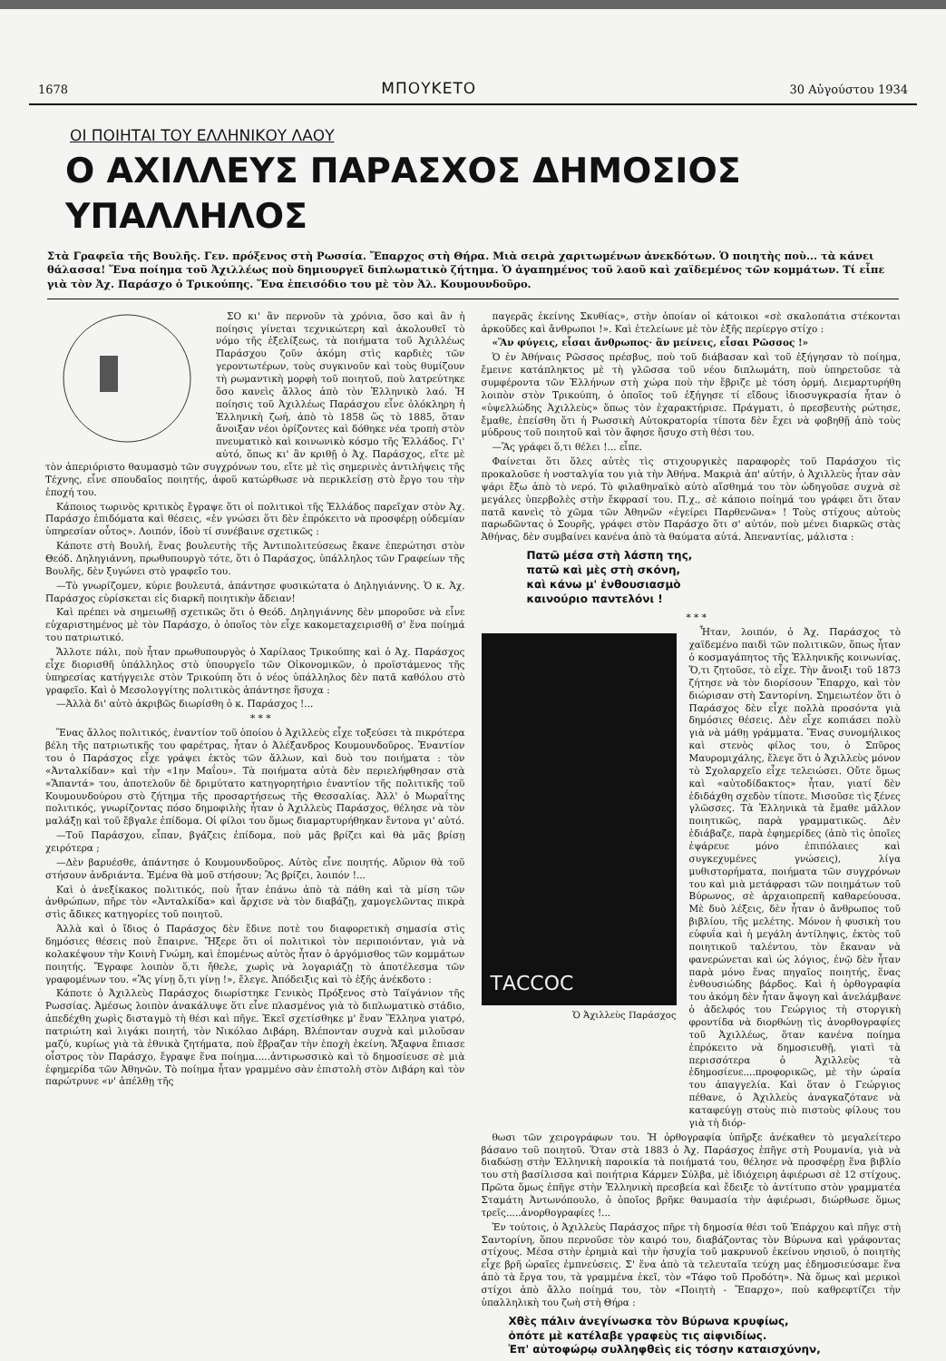1678 ΜΠΟΥΚΕΤΟ 30 Αὐγούστου 1934
ΟΙ ΠΟΙΗΤΑΙ ΤΟΥ ΕΛΛΗΝΙΚΟΥ ΛΑΟΥ
Ο ΑΧΙΛΛΕΥΣ ΠΑΡΑΣΧΟΣ ΔΗΜΟΣΙΟΣ ΥΠΑΛΛΗΛΟΣ
Στὰ Γραφεῖα τῆς Βουλῆς. Γεν. πρόξενος στὴ Ρωσσία. Ἔπαρχος στὴ Θήρα. Μιὰ σειρὰ χαριτωμένων ἀνεκδότων. Ὁ ποιητὴς ποὺ... τὰ κάνει θάλασσα! Ἕνα ποίημα τοῦ Ἀχιλλέως ποὺ δημιουργεῖ διπλωματικὸ ζήτημα. Ὁ ἀγαπημένος τοῦ λαοῦ καὶ χαϊδεμένος τῶν κομμάτων. Τί εἶπε γιὰ τὸν Ἀχ. Παράσχο ὁ Τρικούπης. Ἕνα ἐπεισόδιο του μὲ τὸν Ἀλ. Κουμουνδοῦρο.
ΣΟ κι' ἂν περνοῦν τὰ χρόνια, ὅσο καὶ ἂν ἡ ποίησις γίνεται τεχνικώτερη καὶ ἀκολουθεῖ τὸ νόμο τῆς ἐξελίξεως, τὰ ποιήματα τοῦ Ἀχιλλέως Παράσχου ζοῦν ἀκόμη στὶς καρδιὲς τῶν γεροντωτέρων, τοὺς συγκινοῦν καὶ τοὺς θυμίζουν τὴ ρωμαντικὴ μορφὴ τοῦ ποιητοῦ, ποὺ λατρεύτηκε ὅσο κανεὶς ἄλλος ἀπὸ τὸν Ἑλληνικὸ λαό. Ἡ ποίησις τοῦ Ἀχιλλέως Παράσχου εἶνε ὁλόκληρη ἡ Ἑλληνικὴ ζωή, ἀπὸ τὸ 1858 ὥς τὸ 1885, ὅταν ἄνοιξαν νέοι ὁρίζοντες καὶ δόθηκε νέα τροπὴ στὸν πνευματικὸ καὶ κοινωνικὸ κόσμο τῆς Ἑλλάδος. Γι' αὐτό, ὅπως κι' ἂν κριθῇ ὁ Ἀχ. Παράσχος, εἴτε μὲ τὸν ἀπεριόριστο θαυμασμὸ τῶν συγχρόνων του, εἴτε μὲ τὶς σημερινὲς ἀντιλήψεις τῆς Τέχνης, εἶνε σπουδαῖος ποιητής, ἀφοῦ κατώρθωσε νὰ περικλείσῃ στὸ ἔργο του τὴν ἐποχή του.
Κάποιος τωρινὸς κριτικὸς ἔγραψε ὅτι οἱ πολιτικοὶ τῆς Ἑλλάδος παρεῖχαν στὸν Ἀχ. Παράσχο ἐπιδόματα καὶ θέσεις, «ἐν γνώσει ὅτι δὲν ἐπρόκειτο νὰ προσφέρῃ οὐδεμίαν ὑπηρεσίαν οὗτος». Λοιπόν, ἰδοὺ τί συνέβαινε σχετικῶς :
Κάποτε στὴ Βουλή, ἕνας βουλευτὴς τῆς Ἀντιπολιτεύσεως ἔκανε ἐπερώτησι στὸν Θεόδ. Δηληγιάννη, πρωθυπουργὸ τότε, ὅτι ὁ Παράσχος, ὑπάλληλος τῶν Γραφείων τῆς Βουλῆς, δὲν ξυγώνει στὸ γραφεῖο του.
—Τὸ γνωρίζομεν, κύριε βουλευτά, ἀπάντησε φυσικώτατα ὁ Δηληγιάννης. Ὁ κ. Ἀχ. Παράσχος εὑρίσκεται εἰς διαρκῆ ποιητικὴν ἄδειαν!
Καὶ πρέπει νὰ σημειωθῇ σχετικῶς ὅτι ὁ Θεόδ. Δηληγιάννης δὲν μποροῦσε νὰ εἶνε εὐχαριστημένος μὲ τὸν Παράσχο, ὁ ὁποῖος τὸν εἶχε κακομεταχειρισθῆ σ' ἕνα ποίημά του πατριωτικό.
Ἄλλοτε πάλι, ποὺ ἦταν πρωθυπουργὸς ὁ Χαρίλαος Τρικούπης καὶ ὁ Ἀχ. Παράσχος εἶχε διορισθῆ ὑπάλληλος στὸ ὑπουργεῖο τῶν Οἰκονομικῶν, ὁ προϊστάμενος τῆς ὑπηρεσίας κατήγγειλε στὸν Τρικούπη ὅτι ὁ νέος ὑπάλληλος δὲν πατᾶ καθόλου στὸ γραφεῖο. Καὶ ὁ Μεσολογγίτης πολιτικὸς ἀπάντησε ἥσυχα :
—Ἀλλὰ δι' αὐτὸ ἀκριβῶς διωρίσθη ὁ κ. Παράσχος !...
* * *
Ἕνας ἄλλος πολιτικός, ἐναντίον τοῦ ὁποίου ὁ Ἀχιλλεὺς εἶχε τοξεύσει τὰ πικρότερα βέλη τῆς πατριωτικῆς του φαρέτρας, ἦταν ὁ Ἀλέξανδρος Κουμουνδοῦρος. Ἐναντίον του ὁ Παράσχος εἶχε γράψει ἐκτὸς τῶν ἄλλων, καὶ δυὸ του ποιήματα : τὸν «Ἀνταλκίδαν» καὶ τὴν «1ην Μαΐου». Τὰ ποιήματα αὐτὰ δὲν περιελήφθησαν στὰ «Ἅπαντά» του, ἀποτελοῦν δὲ δριμύτατο κατηγορητήριο ἐναντίον τῆς πολιτικῆς τοῦ Κουμουνδούρου στὸ ζήτημα τῆς προσαρτήσεως τῆς Θεσσαλίας. Ἀλλ' ὁ Μωραΐτης πολιτικός, γνωρίζοντας πόσο δημοφιλὴς ἦταν ὁ Ἀχιλλεὺς Παράσχος, θέλησε νὰ τὸν μαλάξῃ καὶ τοῦ ἔβγαλε ἐπίδομα. Οἱ φίλοι του ὅμως διαμαρτυρήθηκαν ἔντονα γι' αὐτό.
—Τοῦ Παράσχου, εἶπαν, βγάζεις ἐπίδομα, ποὺ μᾶς βρίζει καὶ θὰ μᾶς βρίσῃ χειρότερα ;
—Δὲν βαρυέσθε, ἀπάντησε ὁ Κουμουνδοῦρος. Αὐτὸς εἶνε ποιητής. Αὔριον θὰ τοῦ στήσουν ἀνδριάντα. Ἐμένα θὰ μοῦ στήσουν; Ἂς βρίζει, λοιπόν !...
Καὶ ὁ ἀνεξίκακος πολιτικός, ποὺ ἦταν ἐπάνω ἀπὸ τὰ πάθη καὶ τὰ μίση τῶν ἀνθρώπων, πῆρε τὸν «Ἀνταλκίδα» καὶ ἄρχισε νὰ τὸν διαβάζῃ, χαμογελῶντας πικρὰ στὶς ἄδικες κατηγορίες τοῦ ποιητοῦ.
Ἀλλὰ καὶ ὁ ἴδιος ὁ Παράσχος δὲν ἔδινε ποτὲ του διαφορετικὴ σημασία στὶς δημόσιες θέσεις ποὺ ἔπαιρνε. Ἤξερε ὅτι οἱ πολιτικοὶ τὸν περιποιόνταν, γιὰ νὰ κολακέψουν τὴν Κοινὴ Γνώμη, καὶ ἑπομένως αὐτὸς ἦταν ὁ ἀργόμισθος τῶν κομμάτων ποιητής. Ἔγραφε λοιπὸν ὅ,τι ἤθελε, χωρὶς νὰ λογαριάζῃ τὸ ἀποτέλεσμα τῶν γραφομένων του. «Ἂς γίνῃ ὅ,τι γίνῃ !», ἔλεγε. Ἀπόδειξις καὶ τὸ ἑξῆς ἀνέκδοτο :
Κάποτε ὁ Ἀχιλλεὺς Παράσχος διωρίστηκε Γενικὸς Πρόξενος στὸ Ταϊγάνιον τῆς Ρωσσίας. Ἀμέσως λοιπὸν ἀνακάλυψε ὅτι εἶνε πλασμένος γιὰ τὸ διπλωματικὸ στάδιο, ἀπεδέχθη χωρὶς δισταγμὸ τὴ θέσι καὶ πῆγε. Ἐκεῖ σχετίσθηκε μ' ἕναν Ἕλληνα γιατρό, πατριώτη καὶ λιγάκι ποιητή, τὸν Νικόλαο Διβάρη. Βλέπονταν συχνὰ καὶ μιλοῦσαν μαζύ, κυρίως γιὰ τὰ ἐθνικὰ ζητήματα, ποὺ ἔβραζαν τὴν ἐποχὴ ἐκείνη. Ἄξαφνα ἔπιασε οἶστρος τὸν Παράσχο, ἔγραψε ἕνα ποίημα.....ἀντιρωσσικὸ καὶ τὸ δημοσίευσε σὲ μιὰ ἐφημερίδα τῶν Ἀθηνῶν. Τὸ ποίημα ἦταν γραμμένο σὰν ἐπιστολὴ στὸν Διβάρη καὶ τὸν παρώτρυνε «ν' ἀπέλθῃ τῆς
παγερᾶς ἐκείνης Σκυθίας», στὴν ὁποίαν οἱ κάτοικοι «σὲ σκαλοπάτια στέκονται ἀρκοῦδες καὶ ἄνθρωποι !». Καὶ ἐτελείωνε μὲ τὸν ἑξῆς περίεργο στίχο :
«Ἂν φύγεις, εἶσαι ἄνθρωπος· ἂν μείνεις, εἶσαι Ρῶσσος !»
Ὁ ἐν Ἀθήναις Ρῶσσος πρέσβυς, ποὺ τοῦ διάβασαν καὶ τοῦ ἐξήγησαν τὸ ποίημα, ἔμεινε κατάπληκτος μὲ τὴ γλῶσσα τοῦ νέου διπλωμάτη, ποὺ ὑπηρετοῦσε τὰ συμφέροντα τῶν Ἑλλήνων στὴ χώρα ποὺ τὴν ἔβριζε μὲ τόση ὁρμή. Διεμαρτυρήθη λοιπὸν στὸν Τρικούπη, ὁ ὁποῖος τοῦ ἐξήγησε τί εἴδους ἰδιοσυγκρασία ἦταν ὁ «ὑψελλώδης Ἀχιλλεὺς» ὅπως τὸν ἐχαρακτήρισε. Πράγματι, ὁ πρεσβευτὴς ρώτησε, ἔμαθε, ἐπείσθη ὅτι ἡ Ρωσσικὴ Αὐτοκρατορία τίποτα δὲν ἔχει νὰ φοβηθῇ ἀπὸ τοὺς μύδρους τοῦ ποιητοῦ καὶ τὸν ἄφησε ἥσυχο στὴ θέσι του.
—Ἂς γράφει ὅ,τι θέλει !... εἶπε.
Φαίνεται ὅτι ὅλες αὐτὲς τὶς στιχουργικὲς παραφορὲς τοῦ Παράσχου τὶς προκαλοῦσε ἡ νοσταλγία του γιὰ τὴν Ἀθήνα. Μακριὰ ἀπ' αὐτήν, ὁ Ἀχιλλεὺς ἦταν σὰν ψάρι ἔξω ἀπὸ τὸ νερό. Τὸ φιλαθηναϊκὸ αὐτὸ αἴσθημά του τὸν ὡδηγοῦσε συχνὰ σὲ μεγάλες ὑπερβολὲς στὴν ἔκφρασί του. Π.χ., σὲ κάποιο ποίημά του γράφει ὅτι ὅταν πατᾶ κανεὶς τὸ χῶμα τῶν Ἀθηνῶν «ἐγείρει Παρθενῶνα» ! Τοὺς στίχους αὐτοὺς παρωδῶντας ὁ Σουρῆς, γράφει στὸν Παράσχο ὅτι σ' αὐτόν, ποὺ μένει διαρκῶς στὰς Ἀθήνας, δὲν συμβαίνει κανένα ἀπὸ τὰ θαύματα αὐτά. Ἀπεναντίας, μάλιστα :
Πατῶ μέσα στὴ λάσπη της,
πατῶ καὶ μὲς στὴ σκόνη,
καὶ κάνω μ' ἐνθουσιασμὸ
καινούριο παντελόνι !
* * *
ΤΑCCOC
Ὁ Ἀχιλλεὺς Παράσχος
Ἦταν, λοιπόν, ὁ Ἀχ. Παράσχος τὸ χαϊδεμένο παιδὶ τῶν πολιτικῶν, ὅπως ἦταν ὁ κοσμαγάπητος τῆς Ἑλληνικῆς κοινωνίας. Ὅ,τι ζητοῦσε, τὸ εἶχε. Τὴν ἄνοιξι τοῦ 1873 ζήτησε νὰ τὸν διορίσουν Ἔπαρχο, καὶ τὸν διώρισαν στὴ Σαντορίνη. Σημειωτέον ὅτι ὁ Παράσχος δὲν εἶχε πολλὰ προσόντα γιὰ δημόσιες θέσεις. Δὲν εἶχε κοπιάσει πολὺ γιὰ νὰ μάθῃ γράμματα. Ἕνας συνομήλικος καὶ στενὸς φίλος του, ὁ Σπῦρος Μαυρομιχάλης, ἔλεγε ὅτι ὁ Ἀχιλλεὺς μόνον τὸ Σχολαρχεῖο εἶχε τελειώσει. Οὔτε ὅμως καὶ «αὐτοδίδακτος» ἦταν, γιατί δὲν ἐδιδάχθη σχεδὸν τίποτε. Μισοῦσε τὶς ξένες γλῶσσες. Τὰ Ἑλληνικὰ τὰ ἔμαθε μᾶλλον ποιητικῶς, παρὰ γραμματικῶς. Δὲν ἐδιάβαζε, παρὰ ἐφημερίδες (ἀπὸ τὶς ὁποῖες ἐψάρευε μόνο ἐπιπόλαιες καὶ συγκεχυμένες γνώσεις), λίγα μυθιστορήματα, ποιήματα τῶν συγχρόνων του καὶ μιὰ μετάφρασι τῶν ποιημάτων τοῦ Βύρωνος, σὲ ἀρχαιοπρεπῆ καθαρεύουσα. Μὲ δυὸ λέξεις, δὲν ἦταν ὁ ἄνθρωπος τοῦ βιβλίου, τῆς μελέτης. Μόνον ἡ φυσικὴ του εὐφυΐα καὶ ἡ μεγάλη ἀντίληψις, ἐκτὸς τοῦ ποιητικοῦ ταλέντου, τὸν ἔκαναν νὰ φανερώνεται καὶ ὡς λόγιος, ἐνῷ δὲν ἦταν παρὰ μόνο ἕνας πηγαῖος ποιητής, ἕνας ἐνθουσιώδης βάρδος. Καὶ ἡ ὀρθογραφία του ἀκόμη δὲν ἦταν ἄψογη καὶ ἀνελάμβανε ὁ ἀδελφός του Γεώργιος τὴ στοργικὴ φροντίδα νὰ διορθώνῃ τὶς ἀνορθογραφίες τοῦ Ἀχιλλέως, ὅταν κανένα ποίημα ἐπρόκειτο νὰ δημοσιευθῇ, γιατὶ τὰ περισσότερα ὁ Ἀχιλλεὺς τὰ ἐδημοσίευε....προφορικῶς, μὲ τὴν ὡραία του ἀπαγγελία. Καὶ ὅταν ὁ Γεώργιος πέθανε, ὁ Ἀχιλλεὺς ἀναγκαζότανε νὰ καταφεύγῃ στοὺς πιὸ πιστοὺς φίλους του γιὰ τὴ διόρ-
θωσι τῶν χειρογράφων του. Ἡ ὀρθογραφία ὑπῆρξε ἀνέκαθεν τὸ μεγαλείτερο βάσανο τοῦ ποιητοῦ. Ὅταν στὰ 1883 ὁ Ἀχ. Παράσχος ἐπῆγε στὴ Ρουμανία, γιὰ νὰ διαδώσῃ στὴν Ἑλληνικὴ παροικία τὰ ποιήματά του, θέλησε νὰ προσφέρῃ ἕνα βιβλίο του στὴ βασίλισσα καὶ ποιήτρια Κάρμεν Σύλβα, μὲ ἰδιόχειρη ἀφιέρωσι σὲ 12 στίχους. Πρῶτα ὅμως ἐπῆγε στὴν Ἑλληνικὴ πρεσβεία καὶ ἔδειξε τὸ ἀντίτυπο στὸν γραμματέα Σταμάτη Ἀντωνόπουλο, ὁ ὁποῖος βρῆκε θαυμασία τὴν ἀφιέρωσι, διώρθωσε ὅμως τρεῖς.....ἀνορθογραφίες !...
Ἐν τούτοις, ὁ Ἀχιλλεὺς Παράσχος πῆρε τὴ δημοσία θέσι τοῦ Ἐπάρχου καὶ πῆγε στὴ Σαντορίνη, ὅπου περνοῦσε τὸν καιρό του, διαβάζοντας τὸν Βύρωνα καὶ γράφοντας στίχους. Μέσα στὴν ἐρημιὰ καὶ τὴν ἡσυχία τοῦ μακρυνοῦ ἐκείνου νησιοῦ, ὁ ποιητὴς εἶχε βρῆ ὡραῖες ἐμπνεύσεις. Σ' ἕνα ἀπὸ τὰ τελευταῖα τεύχη μας ἐδημοσιεύσαμε ἕνα ἀπὸ τὰ ἔργα του, τὰ γραμμένα ἐκεῖ, τὸν «Τάφο τοῦ Προδότη». Νὰ ὅμως καὶ μερικοὶ στίχοι ἀπὸ ἄλλο ποίημά του, τὸν «Ποιητὴ - Ἔπαρχο», ποὺ καθρεφτίζει τὴν ὑπαλληλικὴ του ζωὴ στὴ Θήρα :
Χθὲς πάλιν ἀνεγίνωσκα τὸν Βύρωνα κρυφίως,
ὁπότε μὲ κατέλαβε γραφεὺς τις αἰφνιδίως.
Ἐπ' αὐτοφώρῳ συλληφθεὶς εἰς τόσην καταισχύνην,